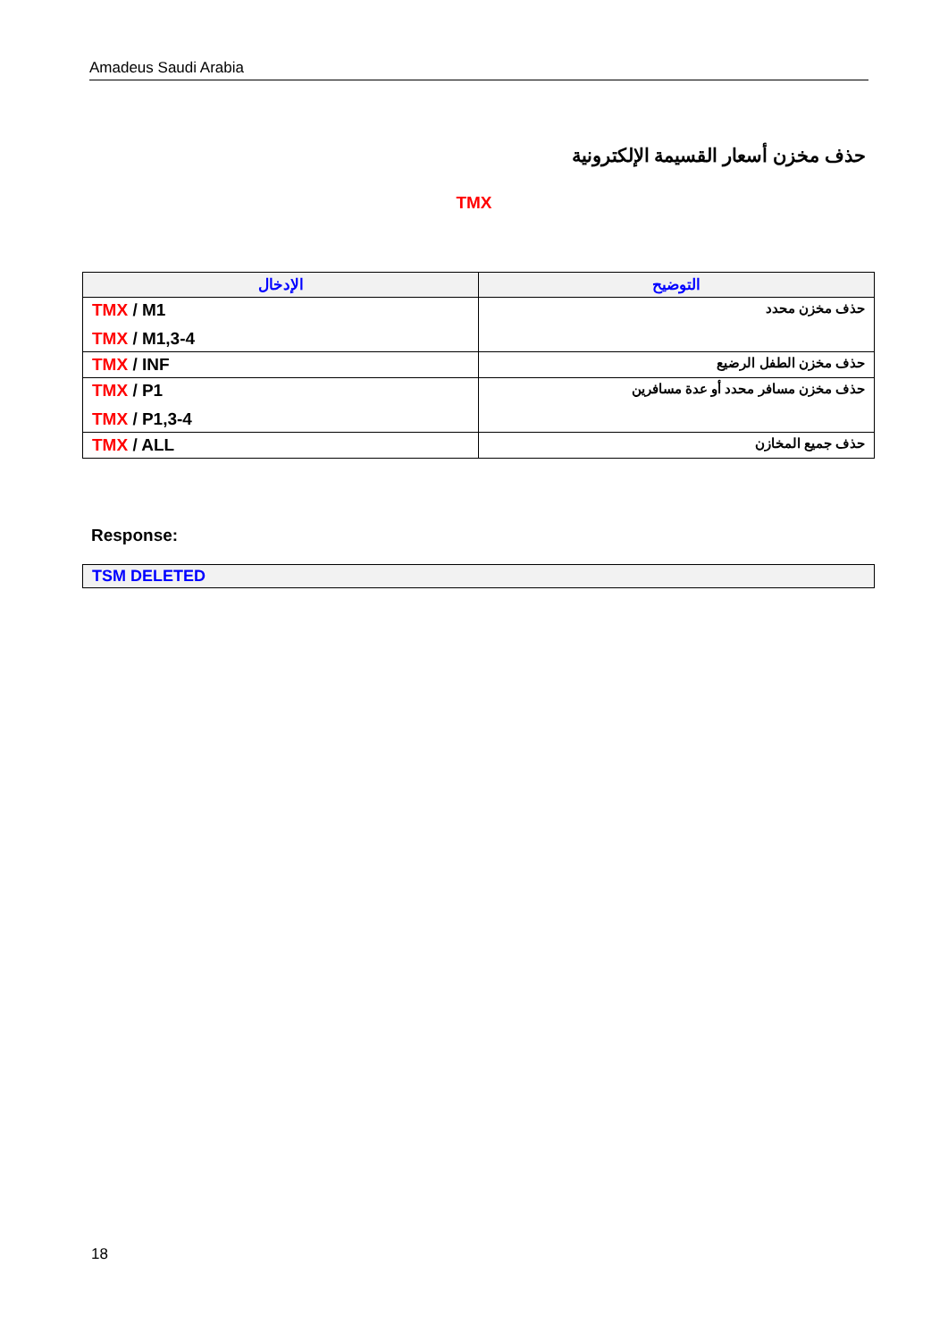Amadeus Saudi Arabia
حذف مخزن أسعار القسيمة الإلكترونية
TMX
| الإدخال | التوضيح |
| --- | --- |
| TMX / M1 TMX / M1,3-4 | حذف مخزن محدد |
| TMX / INF | حذف مخزن الطفل الرضيع |
| TMX / P1 TMX / P1,3-4 | حذف مخزن مسافر محدد أو عدة مسافرين |
| TMX / ALL | حذف جميع المخازن |
Response:
TSM DELETED
18